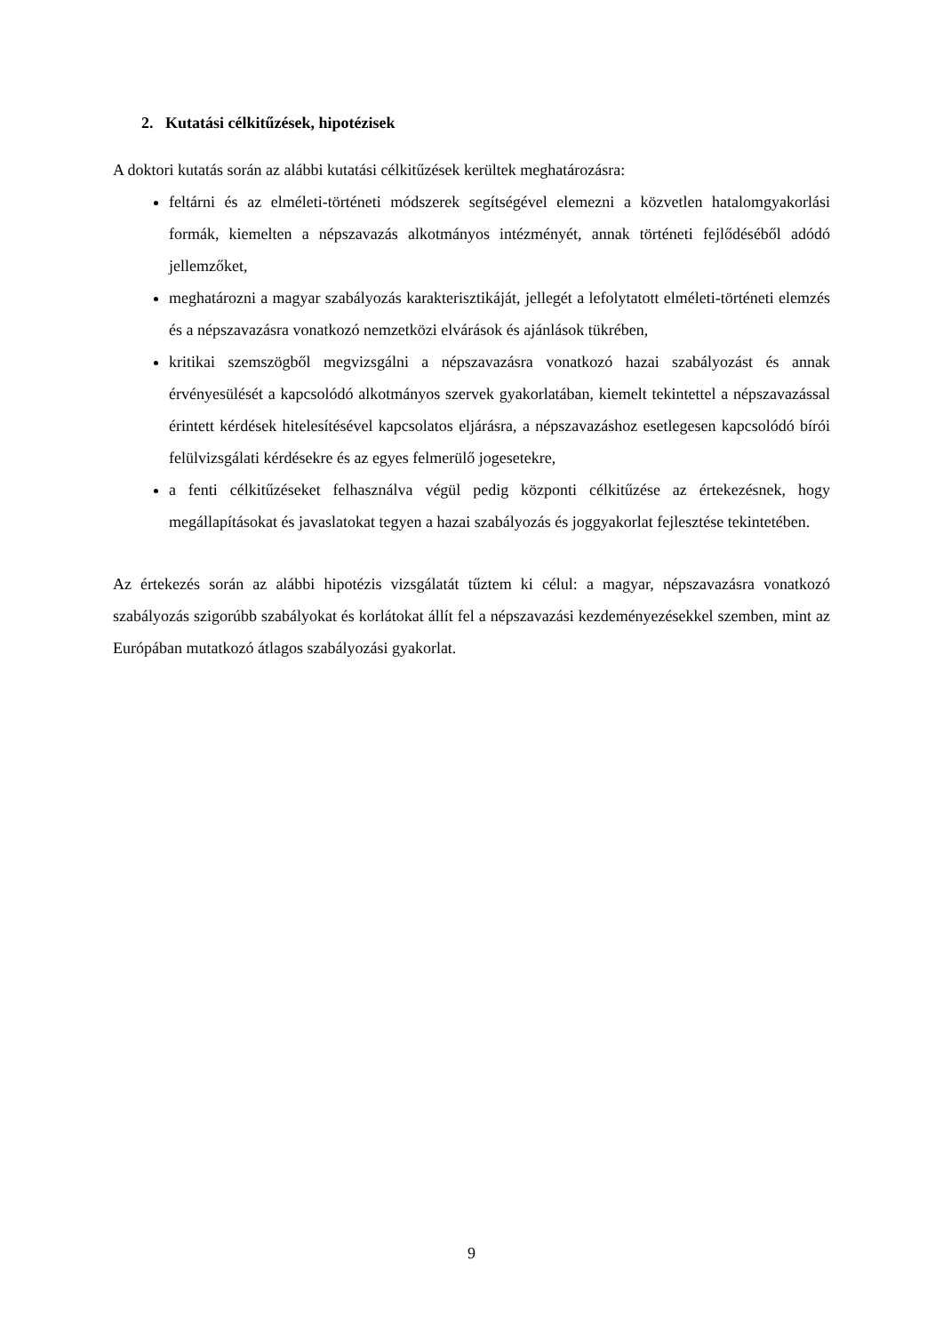2. Kutatási célkitűzések, hipotézisek
A doktori kutatás során az alábbi kutatási célkitűzések kerültek meghatározásra:
feltárni és az elméleti-történeti módszerek segítségével elemezni a közvetlen hatalomgyakorlási formák, kiemelten a népszavazás alkotmányos intézményét, annak történeti fejlődéséből adódó jellemzőket,
meghatározni a magyar szabályozás karakterisztikáját, jellegét a lefolytatott elméleti-történeti elemzés és a népszavazásra vonatkozó nemzetközi elvárások és ajánlások tükrében,
kritikai szemszögből megvizsgálni a népszavazásra vonatkozó hazai szabályozást és annak érvényesülését a kapcsolódó alkotmányos szervek gyakorlatában, kiemelt tekintettel a népszavazással érintett kérdések hitelesítésével kapcsolatos eljárásra, a népszavazáshoz esetlegesen kapcsolódó bírói felülvizsgálati kérdésekre és az egyes felmerülő jogesetekre,
a fenti célkitűzéseket felhasználva végül pedig központi célkitűzése az értekezésnek, hogy megállapításokat és javaslatokat tegyen a hazai szabályozás és joggyakorlat fejlesztése tekintetében.
Az értekezés során az alábbi hipotézis vizsgálatát tűztem ki célul: a magyar, népszavazásra vonatkozó szabályozás szigorúbb szabályokat és korlátokat állít fel a népszavazási kezdeményezésekkel szemben, mint az Európában mutatkozó átlagos szabályozási gyakorlat.
9